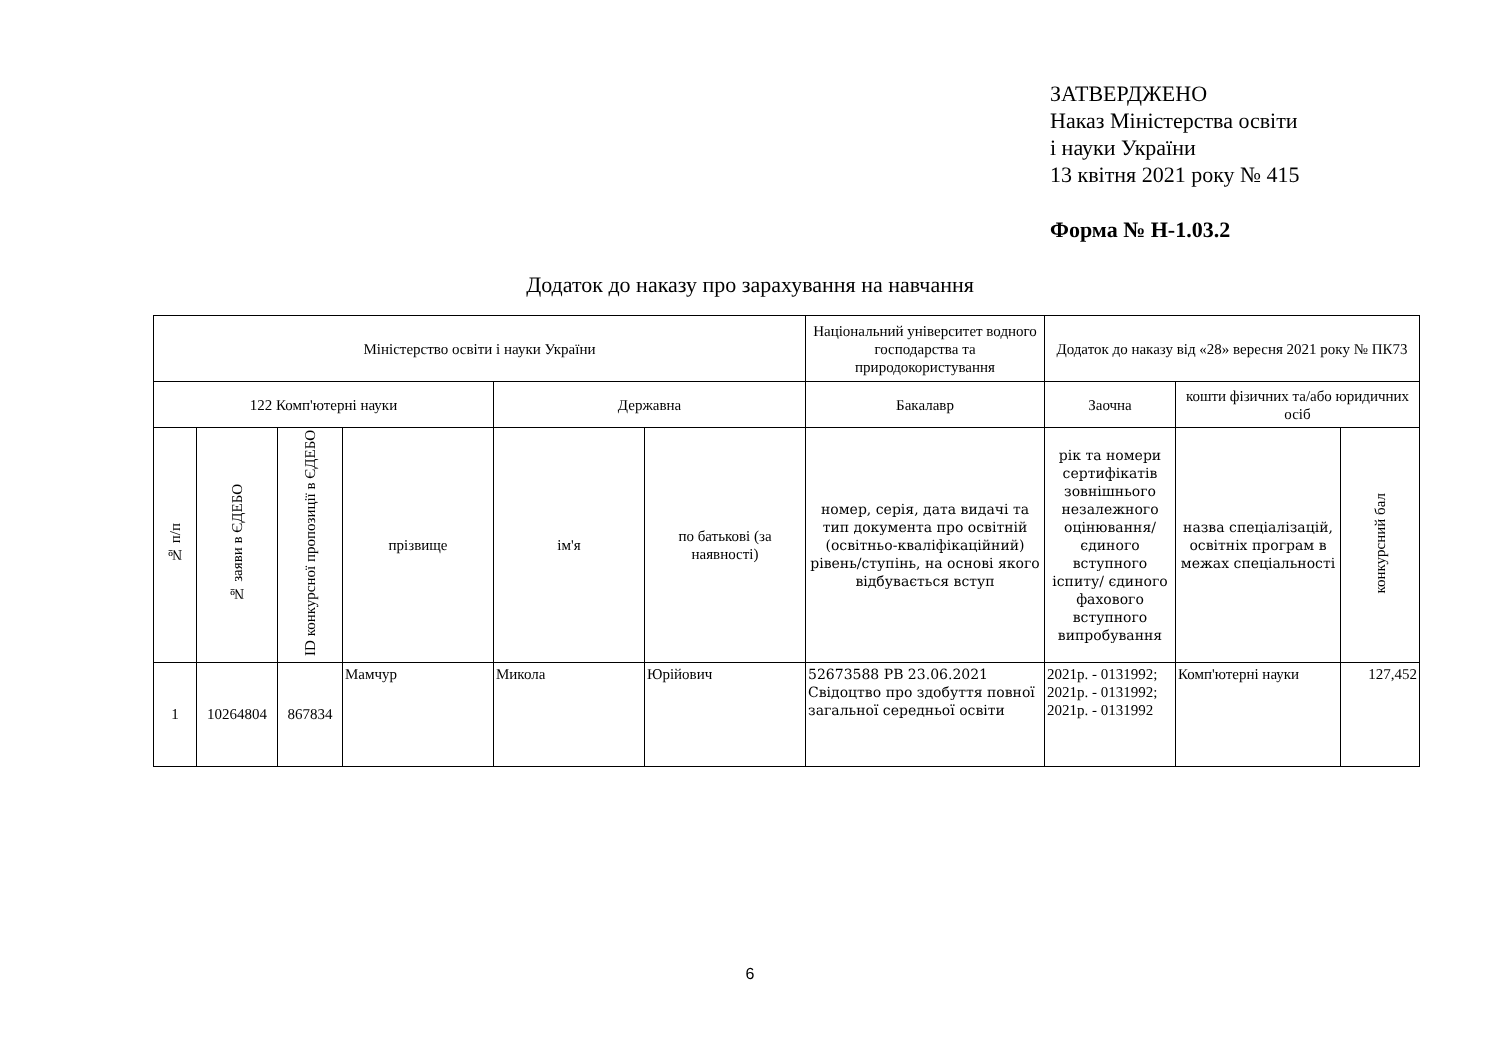ЗАТВЕРДЖЕНО
Наказ Міністерства освіти
і науки України
13 квітня 2021 року № 415
Форма № Н-1.03.2
Додаток до наказу про зарахування на навчання
| Міністерство освіти і науки України | | | | | | Національний університет водного господарства та природокористування | Додаток до наказу від «28» вересня 2021 року № ПК73 | | |
| 122 Комп'ютерні науки | | | | Державна | | Бакалавр | Заочна | кошти фізичних та/або юридичних осіб | |
| № п/п | № заяви в ЄДЕБО | ID конкурсної пропозиції в ЄДЕБО | прізвище | ім'я | по батькові (за наявності) | номер, серія, дата видачі та тип документа про освітній (освітньо-кваліфікаційний) рівень/ступінь, на основі якого відбувається вступ | рік та номери сертифікатів зовнішнього незалежного оцінювання/ єдиного вступного іспиту/ єдиного фахового вступного випробування | назва спеціалізацій, освітніх програм в межах спеціальності | конкурсний бал |
| 1 | 10264804 | 867834 | Мамчур | Микола | Юрійович | 52673588 РВ 23.06.2021 Свідоцтво про здобуття повної загальної середньої освіти | 2021р. - 0131992; 2021р. - 0131992; 2021р. - 0131992 | Комп'ютерні науки | 127,452 |
6